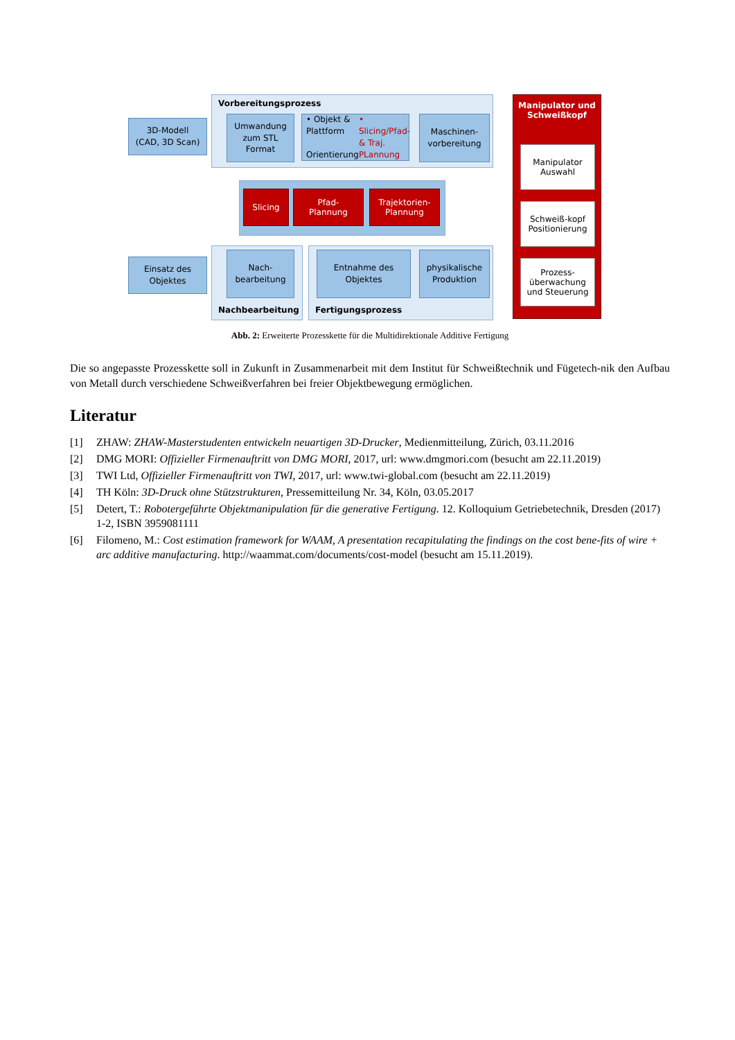Vorbereitungsprozess
3D-Modell
(CAD, 3D Scan)
Umwandung
zum STL
Format
• Objekt & Plattform
Orientierung
• Slicing/Pfad- & Traj. PLannung
Maschinen-
vorbereitung
Manipulator und
Schweißkopf
Manipulator
Auswahl
Schweiß-kopf
Positionierung
Prozess-
überwachung
und Steuerung
Slicing
Pfad-
Plannung
Trajektorien-
Plannung
Einsatz des
Objektes
Nach-
bearbeitung
Entnahme des
Objektes
physikalische
Produktion
Nachbearbeitung Fertigungsprozess
Abb. 2: Erweiterte Prozesskette für die Multidirektionale Additive Fertigung
Die so angepasste Prozesskette soll in Zukunft in Zusammenarbeit mit dem Institut für Schweißtechnik und Fügetech-nik den Aufbau von Metall durch verschiedene Schweißverfahren bei freier Objektbewegung ermöglichen.
Literatur
[1] ZHAW: ZHAW-Masterstudenten entwickeln neuartigen 3D-Drucker, Medienmitteilung, Zürich, 03.11.2016
[2] DMG MORI: Offizieller Firmenauftritt von DMG MORI, 2017, url: www.dmgmori.com (besucht am 22.11.2019)
[3] TWI Ltd, Offizieller Firmenauftritt von TWI, 2017, url: www.twi-global.com (besucht am 22.11.2019)
[4] TH Köln: 3D-Druck ohne Stützstrukturen, Pressemitteilung Nr. 34, Köln, 03.05.2017
[5] Detert, T.: Robotergeführte Objektmanipulation für die generative Fertigung. 12. Kolloquium Getriebetechnik, Dresden (2017) 1-2, ISBN 3959081111
[6] Filomeno, M.: Cost estimation framework for WAAM, A presentation recapitulating the findings on the cost bene-fits of wire + arc additive manufacturing. http://waammat.com/documents/cost-model (besucht am 15.11.2019).